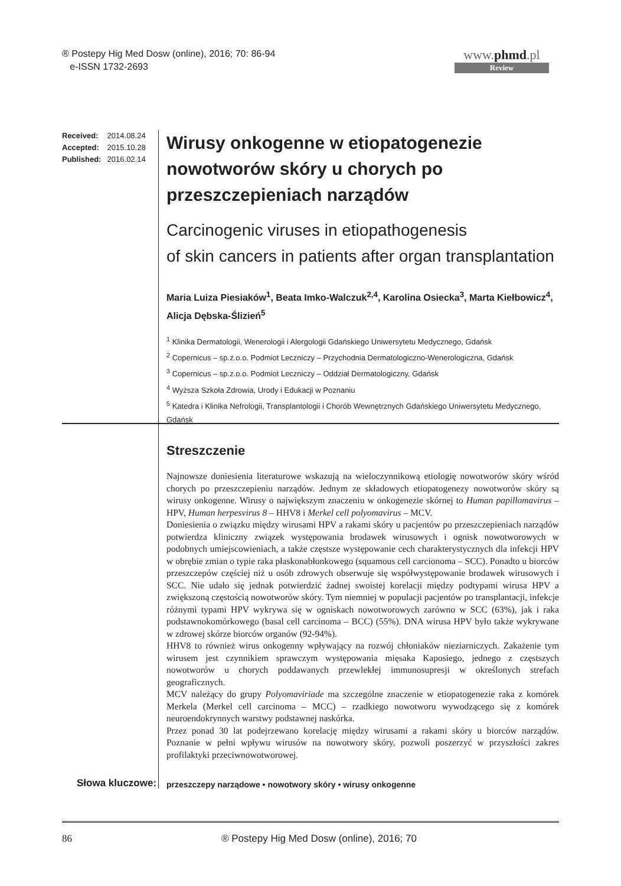® Postepy Hig Med Dosw (online), 2016; 70: 86-94
e-ISSN 1732-2693
www.phmd.pl
Review
Received: 2014.08.24
Accepted: 2015.10.28
Published: 2016.02.14
Wirusy onkogenne w etiopatogenezie nowotworów skóry u chorych po przeszczepieniach narządów
Carcinogenic viruses in etiopathogenesis
of skin cancers in patients after organ transplantation
Maria Luiza Piesiaków<sup>1</sup>, Beata Imko-Walczuk<sup>2,4</sup>, Karolina Osiecka<sup>3</sup>, Marta Kiełbowicz<sup>4</sup>, Alicja Dębska-Ślizień<sup>5</sup>
<sup>1</sup> Klinika Dermatologii, Wenerologii i Alergologii Gdańskiego Uniwersytetu Medycznego, Gdańsk
<sup>2</sup> Copernicus – sp.z.o.o. Podmiot Leczniczy – Przychodnia Dermatologiczno-Wenerologiczna, Gdańsk
<sup>3</sup> Copernicus – sp.z.o.o. Podmiot Leczniczy – Oddział Dermatologiczny, Gdańsk
<sup>4</sup> Wyższa Szkoła Zdrowia, Urody i Edukacji w Poznaniu
<sup>5</sup> Katedra i Klinika Nefrologii, Transplantologii i Chorób Wewnętrznych Gdańskiego Uniwersytetu Medycznego, Gdańsk
Streszczenie
Najnowsze doniesienia literaturowe wskazują na wieloczynnikową etiologię nowotworów skóry wśród chorych po przeszczepieniu narządów. Jednym ze składowych etiopatogenezy nowotworów skóry są wirusy onkogenne. Wirusy o największym znaczeniu w onkogenezie skórnej to Human papillomavirus – HPV, Human herpesvirus 8 – HHV8 i Merkel cell polyomavirus – MCV.
Doniesienia o związku między wirusami HPV a rakami skóry u pacjentów po przeszczepieniach narządów potwierdza kliniczny związek występowania brodawek wirusowych i ognisk nowotworowych w podobnych umiejscowieniach, a także częstsze występowanie cech charakterystycznych dla infekcji HPV w obrębie zmian o typie raka płaskonabłonkowego (squamous cell carcionoma – SCC). Ponadto u biorców przeszczepów częściej niż u osób zdrowych obserwuje się współwystępowanie brodawek wirusowych i SCC. Nie udało się jednak potwierdzić żadnej swoistej korelacji między podtypami wirusa HPV a zwiększoną częstością nowotworów skóry. Tym niemniej w populacji pacjentów po transplantacji, infekcje różnymi typami HPV wykrywa się w ogniskach nowotworowych zarówno w SCC (63%), jak i raka podstawnokomórkowego (basal cell carcinoma – BCC) (55%). DNA wirusa HPV było także wykrywane w zdrowej skórze biorców organów (92-94%).
HHV8 to również wirus onkogenny wpływający na rozwój chłoniaków nieziarniczych. Zakażenie tym wirusem jest czynnikiem sprawczym występowania mięsaka Kaposiego, jednego z częstszych nowotworów u chorych poddawanych przewlekłej immunosupresji w określonych strefach geograficznych.
MCV należący do grupy Polyomaviriade ma szczególne znaczenie w etiopatogenezie raka z komórek Merkela (Merkel cell carcinoma – MCC) – rzadkiego nowotworu wywodzącego się z komórek neuroendokrynnych warstwy podstawnej naskórka.
Przez ponad 30 lat podejrzewano korelację między wirusami a rakami skóry u biorców narządów. Poznanie w pełni wpływu wirusów na nowotwory skóry, pozwoli poszerzyć w przyszłości zakres profilaktyki przeciwnowotworowej.
Słowa kluczowe:
przeszczepy narządowe • nowotwory skóry • wirusy onkogenne
86
® Postepy Hig Med Dosw (online), 2016; 70